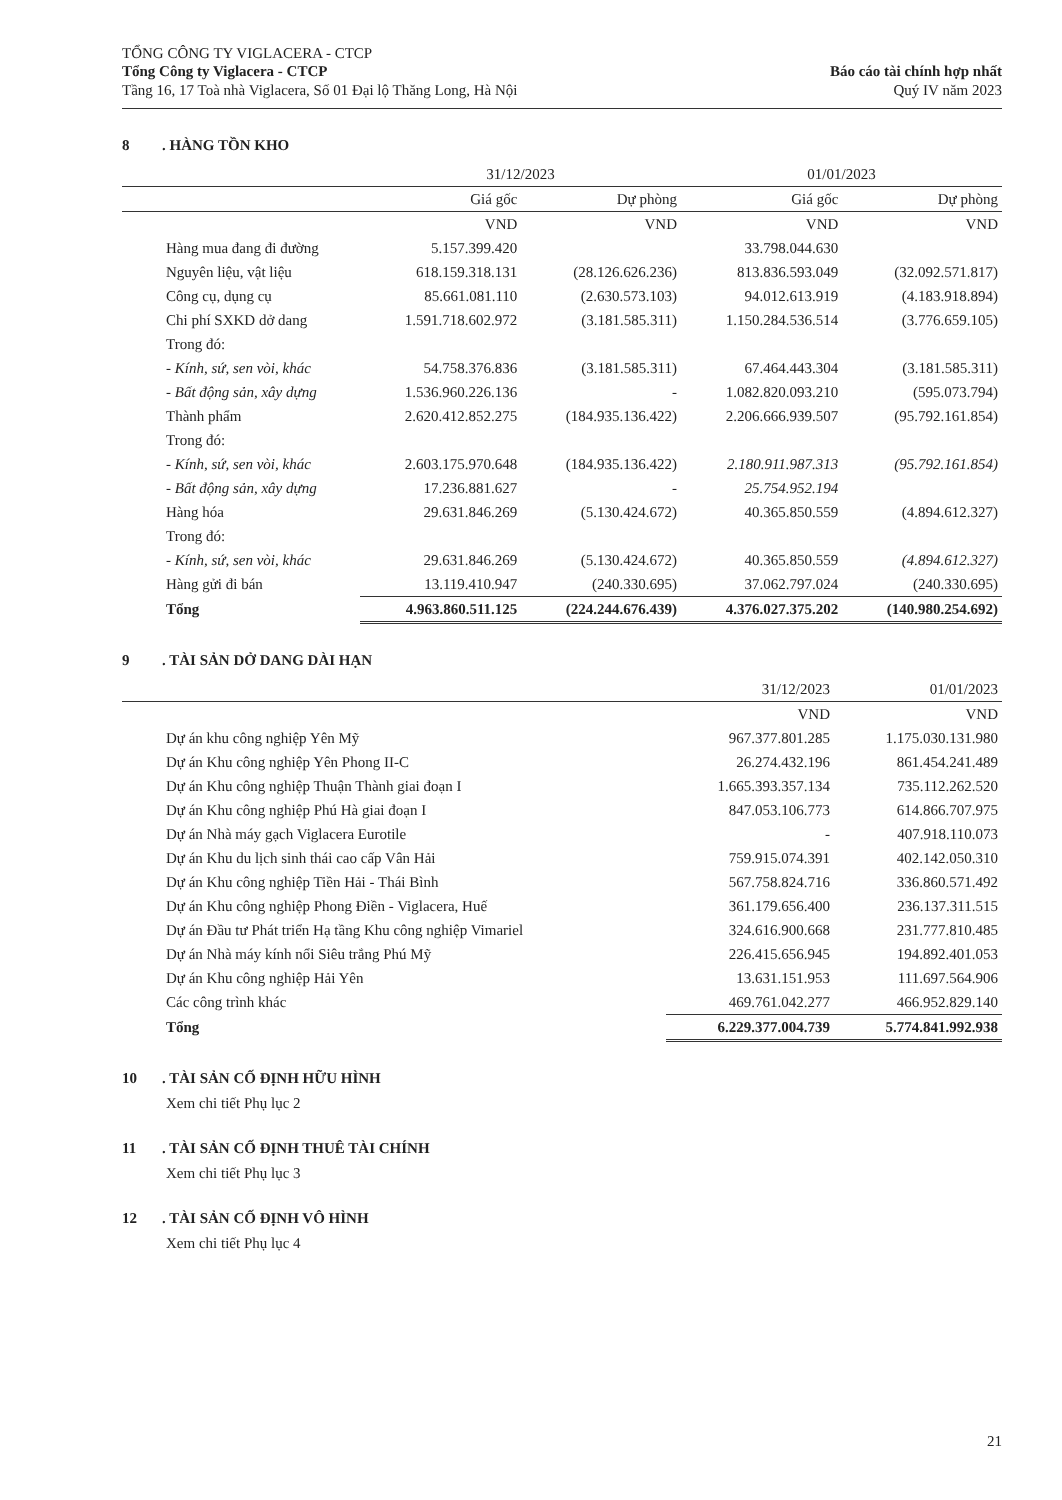TỔNG CÔNG TY VIGLACERA - CTCP
Tổng Công ty Viglacera - CTCP
Tầng 16, 17 Toà nhà Viglacera, Số 01 Đại lộ Thăng Long, Hà Nội
Báo cáo tài chính hợp nhất
Quý IV năm 2023
8. HÀNG TỒN KHO
| | 31/12/2023 | | 01/01/2023 | |
| --- | --- | --- | --- | --- |
| | Giá gốc | Dự phòng | Giá gốc | Dự phòng |
| | VND | VND | VND | VND |
| Hàng mua đang đi đường | 5.157.399.420 | | 33.798.044.630 | |
| Nguyên liệu, vật liệu | 618.159.318.131 | (28.126.626.236) | 813.836.593.049 | (32.092.571.817) |
| Công cụ, dụng cụ | 85.661.081.110 | (2.630.573.103) | 94.012.613.919 | (4.183.918.894) |
| Chi phí SXKD dở dang | 1.591.718.602.972 | (3.181.585.311) | 1.150.284.536.514 | (3.776.659.105) |
| Trong đó: | | | | |
| - Kính, sứ, sen vòi, khác | 54.758.376.836 | (3.181.585.311) | 67.464.443.304 | (3.181.585.311) |
| - Bất động sản, xây dựng | 1.536.960.226.136 | - | 1.082.820.093.210 | (595.073.794) |
| Thành phẩm | 2.620.412.852.275 | (184.935.136.422) | 2.206.666.939.507 | (95.792.161.854) |
| Trong đó: | | | | |
| - Kính, sứ, sen vòi, khác | 2.603.175.970.648 | (184.935.136.422) | 2.180.911.987.313 | (95.792.161.854) |
| - Bất động sản, xây dựng | 17.236.881.627 | - | 25.754.952.194 | |
| Hàng hóa | 29.631.846.269 | (5.130.424.672) | 40.365.850.559 | (4.894.612.327) |
| Trong đó: | | | | |
| - Kính, sứ, sen vòi, khác | 29.631.846.269 | (5.130.424.672) | 40.365.850.559 | (4.894.612.327) |
| Hàng gửi đi bán | 13.119.410.947 | (240.330.695) | 37.062.797.024 | (240.330.695) |
| Tổng | 4.963.860.511.125 | (224.244.676.439) | 4.376.027.375.202 | (140.980.254.692) |
9. TÀI SẢN DỞ DANG DÀI HẠN
| | 31/12/2023 | 01/01/2023 |
| --- | --- | --- |
| | VND | VND |
| Dự án khu công nghiệp Yên Mỹ | 967.377.801.285 | 1.175.030.131.980 |
| Dự án Khu công nghiệp Yên Phong II-C | 26.274.432.196 | 861.454.241.489 |
| Dự án Khu công nghiệp Thuận Thành giai đoạn I | 1.665.393.357.134 | 735.112.262.520 |
| Dự án Khu công nghiệp Phú Hà giai đoạn I | 847.053.106.773 | 614.866.707.975 |
| Dự án Nhà máy gạch Viglacera Eurotile | - | 407.918.110.073 |
| Dự án Khu du lịch sinh thái cao cấp Vân Hải | 759.915.074.391 | 402.142.050.310 |
| Dự án Khu công nghiệp Tiền Hải - Thái Bình | 567.758.824.716 | 336.860.571.492 |
| Dự án Khu công nghiệp Phong Điền - Viglacera, Huế | 361.179.656.400 | 236.137.311.515 |
| Dự án Đầu tư Phát triển Hạ tầng Khu công nghiệp Vimariel | 324.616.900.668 | 231.777.810.485 |
| Dự án Nhà máy kính nổi Siêu trắng Phú Mỹ | 226.415.656.945 | 194.892.401.053 |
| Dự án Khu công nghiệp Hải Yên | 13.631.151.953 | 111.697.564.906 |
| Các công trình khác | 469.761.042.277 | 466.952.829.140 |
| Tổng | 6.229.377.004.739 | 5.774.841.992.938 |
10. TÀI SẢN CỐ ĐỊNH HỮU HÌNH
Xem chi tiết Phụ lục 2
11. TÀI SẢN CỐ ĐỊNH THUÊ TÀI CHÍNH
Xem chi tiết Phụ lục 3
12. TÀI SẢN CỐ ĐỊNH VÔ HÌNH
Xem chi tiết Phụ lục 4
21